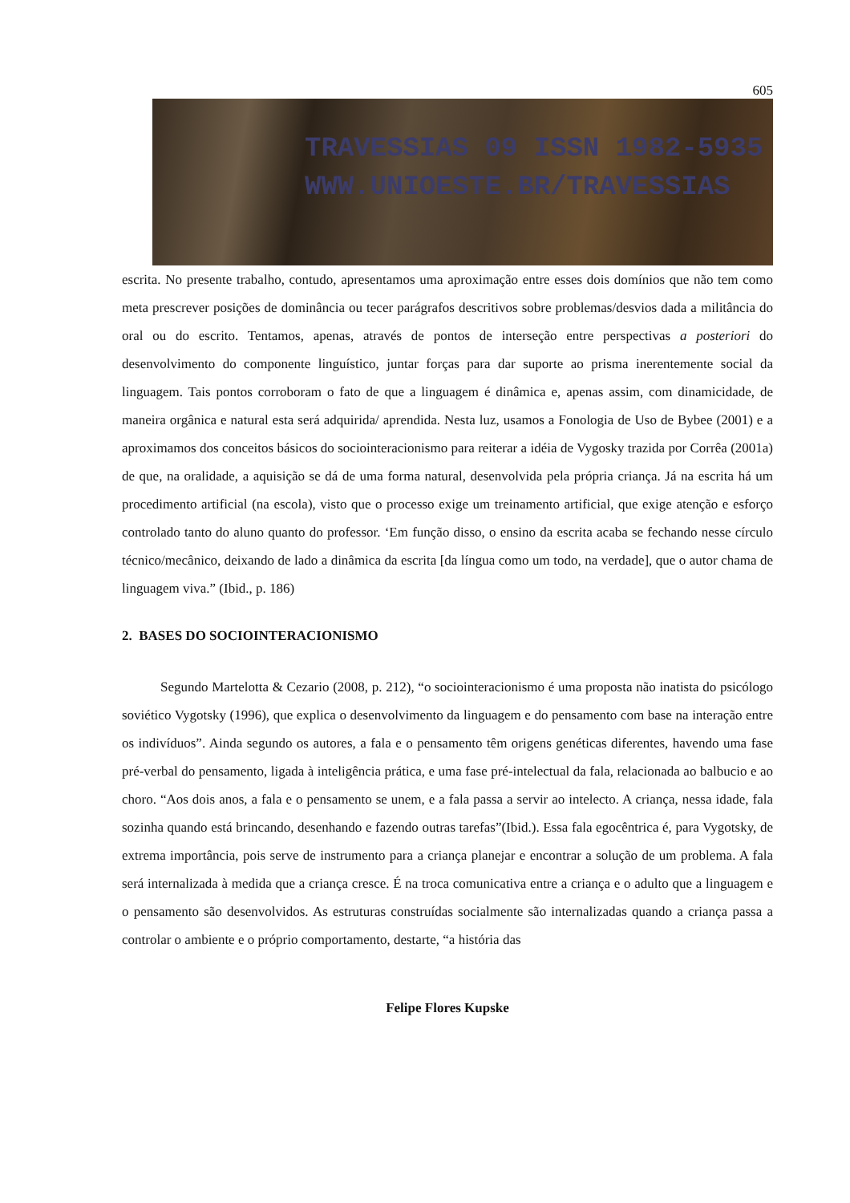605
TRAVESSIAS 09 ISSN 1982-5935
WWW.UNIOESTE.BR/TRAVESSIAS
escrita. No presente trabalho, contudo, apresentamos uma aproximação entre esses dois domínios que não tem como meta prescrever posições de dominância ou tecer parágrafos descritivos sobre problemas/desvios dada a militância do oral ou do escrito. Tentamos, apenas, através de pontos de interseção entre perspectivas a posteriori do desenvolvimento do componente linguístico, juntar forças para dar suporte ao prisma inerentemente social da linguagem. Tais pontos corroboram o fato de que a linguagem é dinâmica e, apenas assim, com dinamicidade, de maneira orgânica e natural esta será adquirida/ aprendida. Nesta luz, usamos a Fonologia de Uso de Bybee (2001) e a aproximamos dos conceitos básicos do sociointeracionismo para reiterar a idéia de Vygosky trazida por Corrêa (2001a) de que, na oralidade, a aquisição se dá de uma forma natural, desenvolvida pela própria criança. Já na escrita há um procedimento artificial (na escola), visto que o processo exige um treinamento artificial, que exige atenção e esforço controlado tanto do aluno quanto do professor. ‘Em função disso, o ensino da escrita acaba se fechando nesse círculo técnico/mecânico, deixando de lado a dinâmica da escrita [da língua como um todo, na verdade], que o autor chama de linguagem viva.” (Ibid., p. 186)
2. BASES DO SOCIOINTERACIONISMO
Segundo Martelotta & Cezario (2008, p. 212), “o sociointeracionismo é uma proposta não inatista do psicólogo soviético Vygotsky (1996), que explica o desenvolvimento da linguagem e do pensamento com base na interação entre os indivíduos”. Ainda segundo os autores, a fala e o pensamento têm origens genéticas diferentes, havendo uma fase pré-verbal do pensamento, ligada à inteligência prática, e uma fase pré-intelectual da fala, relacionada ao balbucio e ao choro. “Aos dois anos, a fala e o pensamento se unem, e a fala passa a servir ao intelecto. A criança, nessa idade, fala sozinha quando está brincando, desenhando e fazendo outras tarefas”(Ibid.). Essa fala egocêntrica é, para Vygotsky, de extrema importância, pois serve de instrumento para a criança planejar e encontrar a solução de um problema. A fala será internalizada à medida que a criança cresce. É na troca comunicativa entre a criança e o adulto que a linguagem e o pensamento são desenvolvidos. As estruturas construídas socialmente são internalizadas quando a criança passa a controlar o ambiente e o próprio comportamento, destarte, “a história das
Felipe Flores Kupske